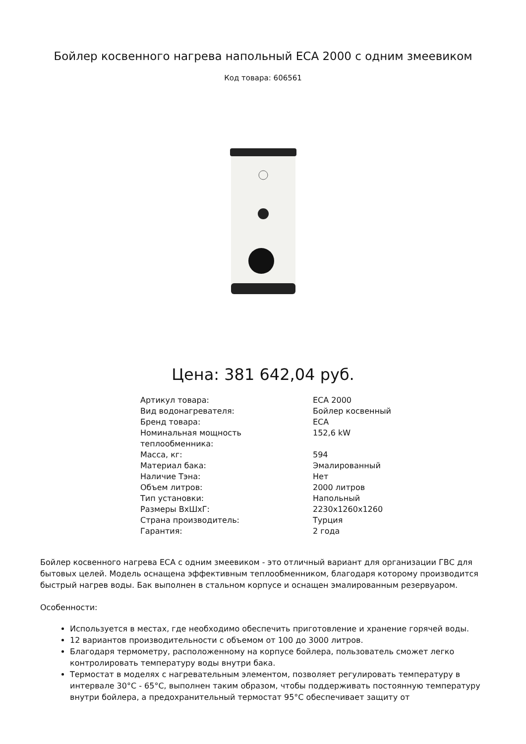Бойлер косвенного нагрева напольный ECA 2000 с одним змеевиком
Код товара: 606561
Цена: 381 642,04 руб.
| Артикул товара: | ECA 2000 |
| Вид водонагревателя: | Бойлер косвенный |
| Бренд товара: | ECA |
| Номинальная мощность теплообменника: | 152,6 kW |
| Масса, кг: | 594 |
| Материал бака: | Эмалированный |
| Наличие Тэна: | Нет |
| Объем литров: | 2000 литров |
| Тип установки: | Напольный |
| Размеры ВхШхГ: | 2230x1260x1260 |
| Страна производитель: | Турция |
| Гарантия: | 2 года |
Бойлер косвенного нагрева ECA с одним змеевиком - это отличный вариант для организации ГВС для бытовых целей. Модель оснащена эффективным теплообменником, благодаря которому производится быстрый нагрев воды. Бак выполнен в стальном корпусе и оснащен эмалированным резервуаром.
Особенности:
Используется в местах, где необходимо обеспечить приготовление и хранение горячей воды.
12 вариантов производительности с объемом от 100 до 3000 литров.
Благодаря термометру, расположенному на корпусе бойлера, пользователь сможет легко контролировать температуру воды внутри бака.
Термостат в моделях с нагревательным элементом, позволяет регулировать температуру в интервале 30°C - 65°C, выполнен таким образом, чтобы поддерживать постоянную температуру внутри бойлера, а предохранительный термостат 95°C обеспечивает защиту от